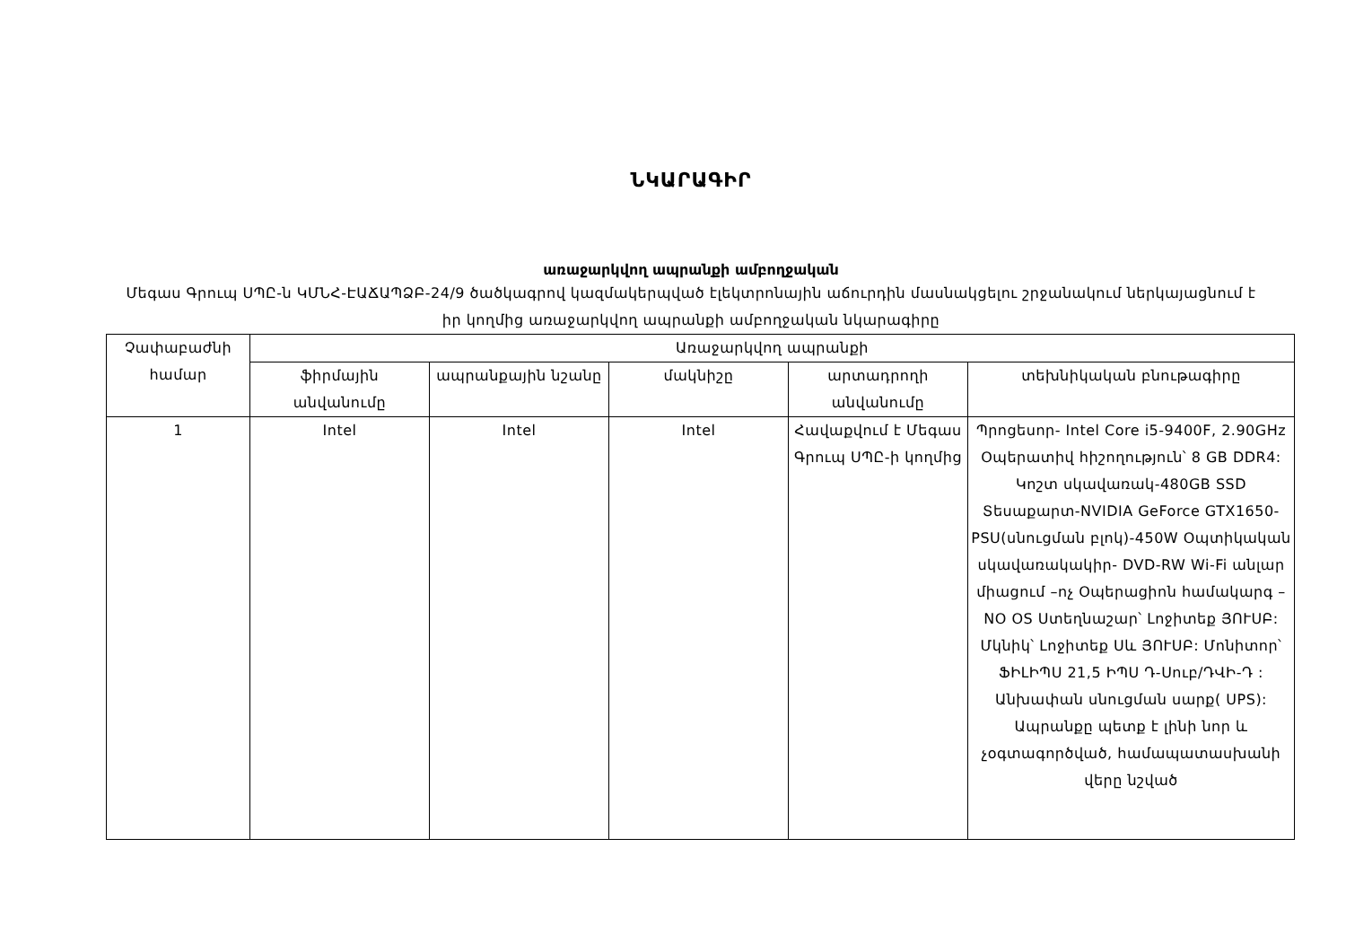ՆԿԱՐԱԳԻՐ
առաջարկվող ապրանքի ամբողջական
Մեգաս Գրուպ ՍՊԸ-ն ԿՄՆՀ-ԷԱՃԱՊՁԲ-24/9 ծածկագրով կազմակերպված էլեկտրոնային աճուրդին մասնակցելու շրջանակում ներկայացնում է իր կողմից առաջարկվող ապրանքի ամբողջական նկարագիրը
| Չափաբաժնի համար | Առաջարկվող ապրանքի | | | | |
| --- | --- | --- | --- | --- | --- |
| | ֆիրմային անվանումը | ապրանքային նշանը | մակնիշը | արտադրողի անվանումը | տեխնիկական բնութագիրը |
| 1 | Intel | Intel | Intel | Հավաքվում է Մեգաս Գրուպ ՍՊԸ-ի կողմից | Պրոցեսոր- Intel Core i5-9400F, 2.90GHz Օպերատիվ հիշողություն՝ 8 GB DDR4: Կոշտ սկավառակ-480GB SSD Տեսաքարտ-NVIDIA GeForce GTX1650-PSU(սնուցման բլոկ)-450W Օպտիկական սկավառակակիր- DVD-RW Wi-Fi անլար միացում –ոչ Օպերացիոն համակարգ –NO OS Ստեղնաշար՝ Լոջիտեք ՅՈՒՍԲ: Մկնիկ՝ Լոջիտեք Սև ՅՈՒՍԲ: Մոնիտոր՝ ՖԻԼԻՊՍ 21,5 ԻՊՍ Դ-Սուբ/ԴՎԻ-Դ : Անխափան սնուցման սարք( UPS): Ապրանքը պետք է լինի նոր և չօգտագործված, համապատասխանի վերը նշված |